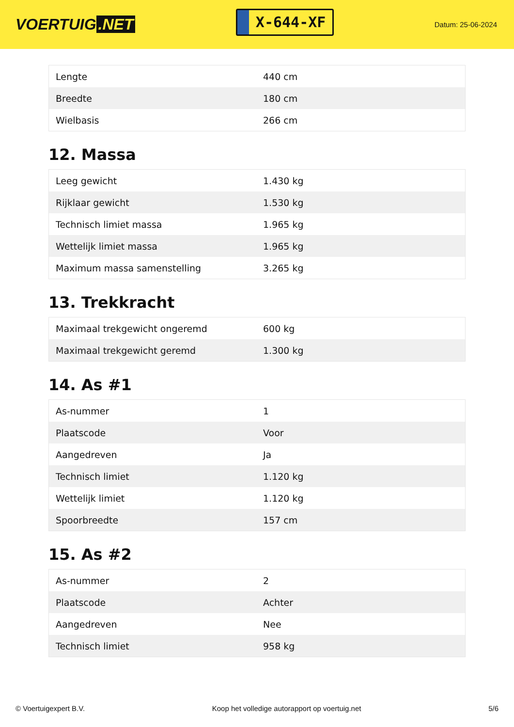VOERTUIG.NET
X-644-XF
Datum: 25-06-2024
| Lengte | 440 cm |
| Breedte | 180 cm |
| Wielbasis | 266 cm |
12. Massa
| Leeg gewicht | 1.430 kg |
| Rijklaar gewicht | 1.530 kg |
| Technisch limiet massa | 1.965 kg |
| Wettelijk limiet massa | 1.965 kg |
| Maximum massa samenstelling | 3.265 kg |
13. Trekkracht
| Maximaal trekgewicht ongeremd | 600 kg |
| Maximaal trekgewicht geremd | 1.300 kg |
14. As #1
| As-nummer | 1 |
| Plaatscode | Voor |
| Aangedreven | Ja |
| Technisch limiet | 1.120 kg |
| Wettelijk limiet | 1.120 kg |
| Spoorbreedte | 157 cm |
15. As #2
| As-nummer | 2 |
| Plaatscode | Achter |
| Aangedreven | Nee |
| Technisch limiet | 958 kg |
© Voertuigexpert B.V. Koop het volledige autorapport op voertuig.net 5/6